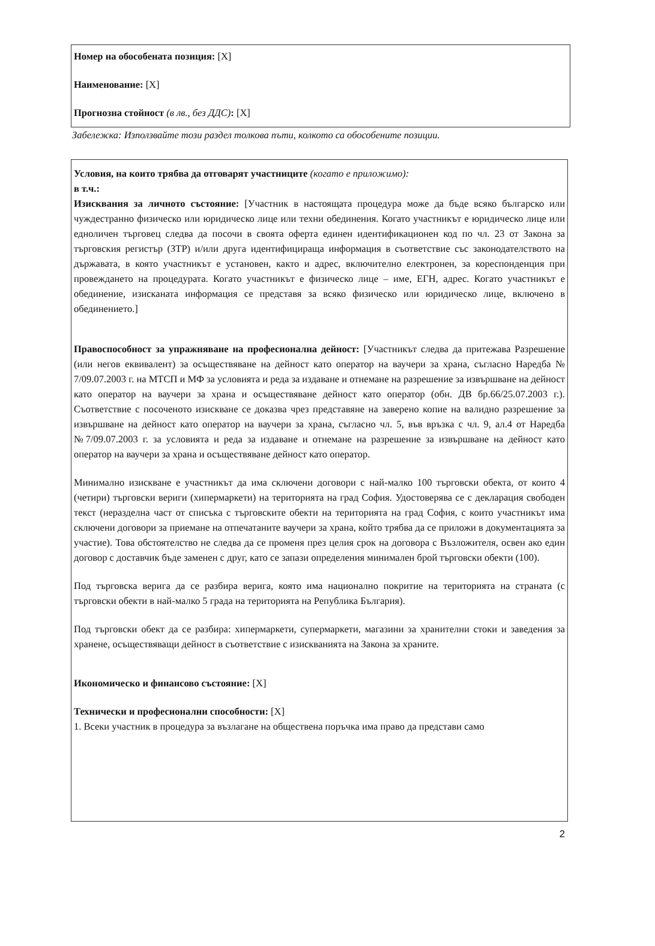Номер на обособената позиция: [X]
Наименование: [X]
Прогнозна стойност (в лв., без ДДС): [X]
Забележка: Използвайте този раздел толкова пъти, колкото са обособените позиции.
Условия, на които трябва да отговарят участниците (когато е приложимо):
в т.ч.:
Изисквания за личното състояние: [Участник в настоящата процедура може да бъде всяко българско или чуждестранно физическо или юридическо лице или техни обединения. Когато участникът е юридическо лице или едноличен търговец следва да посочи в своята оферта единен идентификационен код по чл. 23 от Закона за търговския регистър (ЗТР) и/или друга идентифицираща информация в съответствие със законодателството на държавата, в която участникът е установен, както и адрес, включително електронен, за кореспонденция при провеждането на процедурата. Когато участникът е физическо лице – име, ЕГН, адрес. Когато участникът е обединение, изисканата информация се представя за всяко физическо или юридическо лице, включено в обединението.]
Правоспособност за упражняване на професионална дейност: [Участникът следва да притежава Разрешение (или негов еквивалент) за осъществяване на дейност като оператор на ваучери за храна, съгласно Наредба № 7/09.07.2003 г. на МТСП и МФ за условията и реда за издаване и отнемане на разрешение за извършване на дейност като оператор на ваучери за храна и осъществяване дейност като оператор (обн. ДВ бр.66/25.07.2003 г.). Съответствие с посоченото изискване се доказва чрез представяне на заверено копие на валидно разрешение за извършване на дейност като оператор на ваучери за храна, съгласно чл. 5, във връзка с чл. 9, ал.4 от Наредба №7/09.07.2003 г. за условията и реда за издаване и отнемане на разрешение за извършване на дейност като оператор на ваучери за храна и осъществяване дейност като оператор.
Минимално изискване е участникът да има сключени договори с най-малко 100 търговски обекта, от които 4 (четири) търговски вериги (хипермаркети) на територията на град София. Удостоверява се с декларация свободен текст (неразделна част от списъка с търговските обекти на територията на град София, с които участникът има сключени договори за приемане на отпечатаните ваучери за храна, който трябва да се приложи в документацията за участие). Това обстоятелство не следва да се променя през целия срок на договора с Възложителя, освен ако един договор с доставчик бъде заменен с друг, като се запази определения минимален брой търговски обекти (100).
Под търговска верига да се разбира верига, която има национално покритие на територията на страната (с търговски обекти в най-малко 5 града на територията на Република България).
Под търговски обект да се разбира: хипермаркети, супермаркети, магазини за хранителни стоки и заведения за хранене, осъществяващи дейност в съответствие с изискванията на Закона за храните.
Икономическо и финансово състояние: [X]
Технически и професионални способности: [X]
1. Всеки участник в процедура за възлагане на обществена поръчка има право да представи само
2